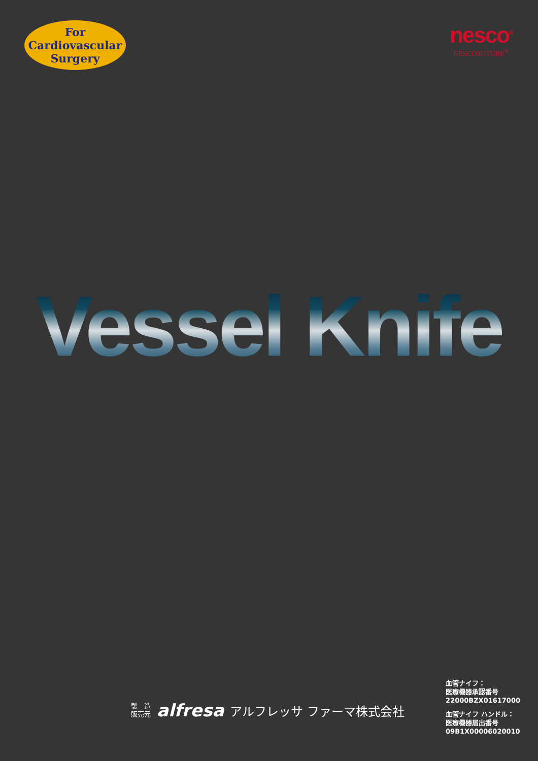For
Cardiovascular
Surgery
nesco<sup>®</sup>
NESCOSUTURE<sup>®</sup>
Vessel Knife
製　造
販売元
alfresa アルフレッサ ファーマ株式会社
血管ナイフ：
医療機器承認番号
22000BZX01617000
血管ナイフ ハンドル：
医療機器届出番号
09B1X00006020010